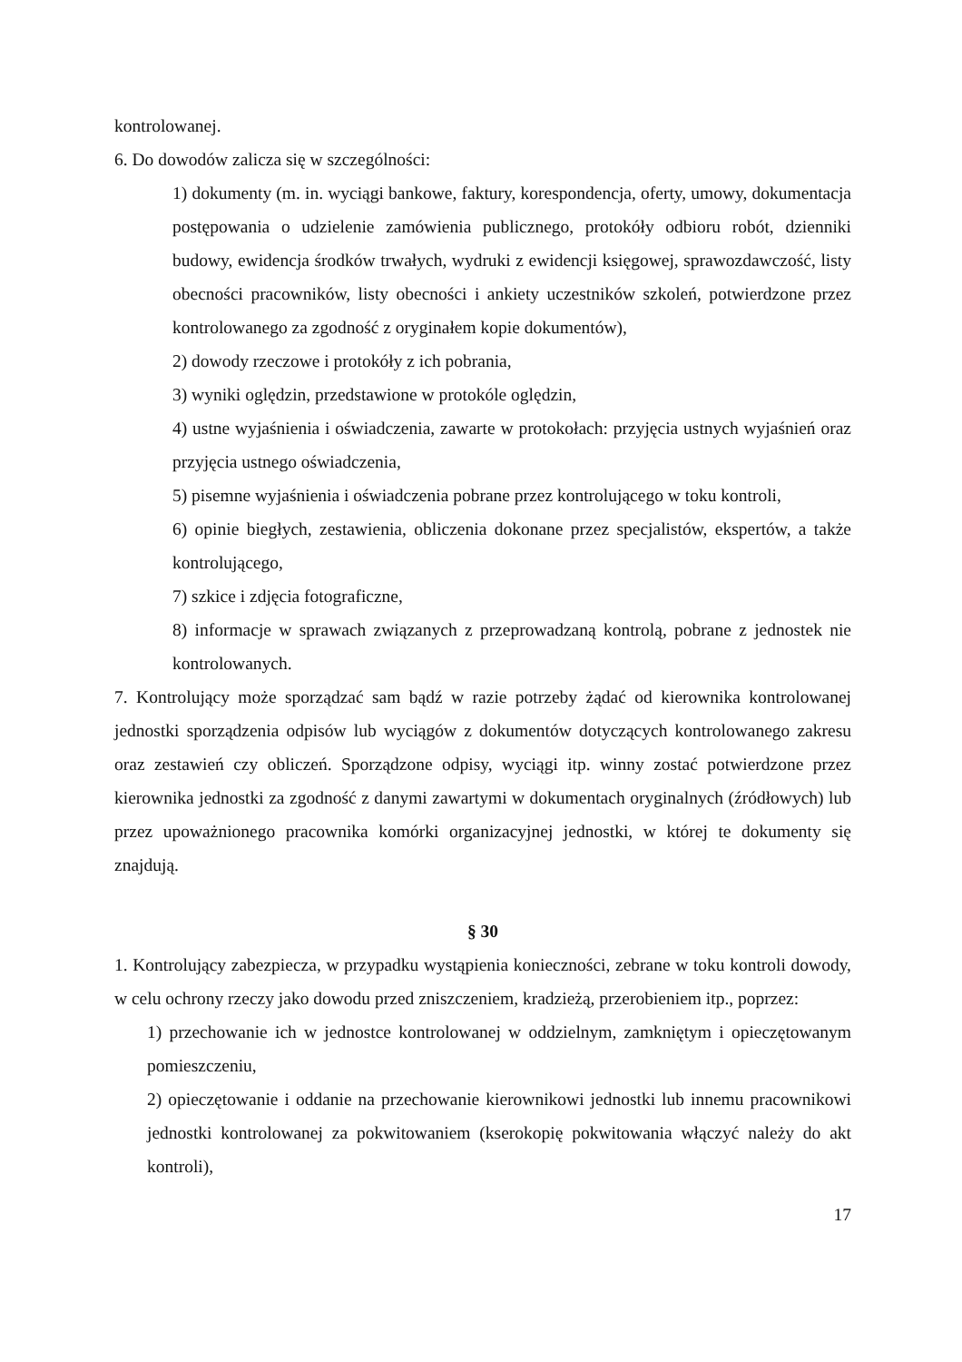kontrolowanej.
6. Do dowodów zalicza się w szczególności:
1) dokumenty (m. in. wyciągi bankowe, faktury, korespondencja, oferty, umowy, dokumentacja postępowania o udzielenie zamówienia publicznego, protokóły odbioru robót, dzienniki budowy, ewidencja środków trwałych, wydruki z ewidencji księgowej, sprawozdawczość, listy obecności pracowników, listy obecności i ankiety uczestników szkoleń, potwierdzone przez kontrolowanego za zgodność z oryginałem kopie dokumentów),
2) dowody rzeczowe i protokóły z ich pobrania,
3) wyniki oględzin, przedstawione w protokóle oględzin,
4) ustne wyjaśnienia i oświadczenia, zawarte w protokołach: przyjęcia ustnych wyjaśnień oraz przyjęcia ustnego oświadczenia,
5) pisemne wyjaśnienia i oświadczenia pobrane przez kontrolującego w toku kontroli,
6) opinie biegłych, zestawienia, obliczenia dokonane przez specjalistów, ekspertów, a także kontrolującego,
7) szkice i zdjęcia fotograficzne,
8) informacje w sprawach związanych z przeprowadzaną kontrolą, pobrane z jednostek nie kontrolowanych.
7. Kontrolujący może sporządzać sam bądź w razie potrzeby żądać od kierownika kontrolowanej jednostki sporządzenia odpisów lub wyciągów z dokumentów dotyczących kontrolowanego zakresu oraz zestawień czy obliczeń. Sporządzone odpisy, wyciągi itp. winny zostać potwierdzone przez kierownika jednostki za zgodność z danymi zawartymi w dokumentach oryginalnych (źródłowych) lub przez upoważnionego pracownika komórki organizacyjnej jednostki, w której te dokumenty się znajdują.
§ 30
1. Kontrolujący zabezpiecza, w przypadku wystąpienia konieczności, zebrane w toku kontroli dowody, w celu ochrony rzeczy jako dowodu przed zniszczeniem, kradzieżą, przerobieniem itp., poprzez:
1) przechowanie ich w jednostce kontrolowanej w oddzielnym, zamkniętym i opieczętowanym pomieszczeniu,
2) opieczętowanie i oddanie na przechowanie kierownikowi jednostki lub innemu pracownikowi jednostki kontrolowanej za pokwitowaniem (kserokopię pokwitowania włączyć należy do akt kontroli),
17